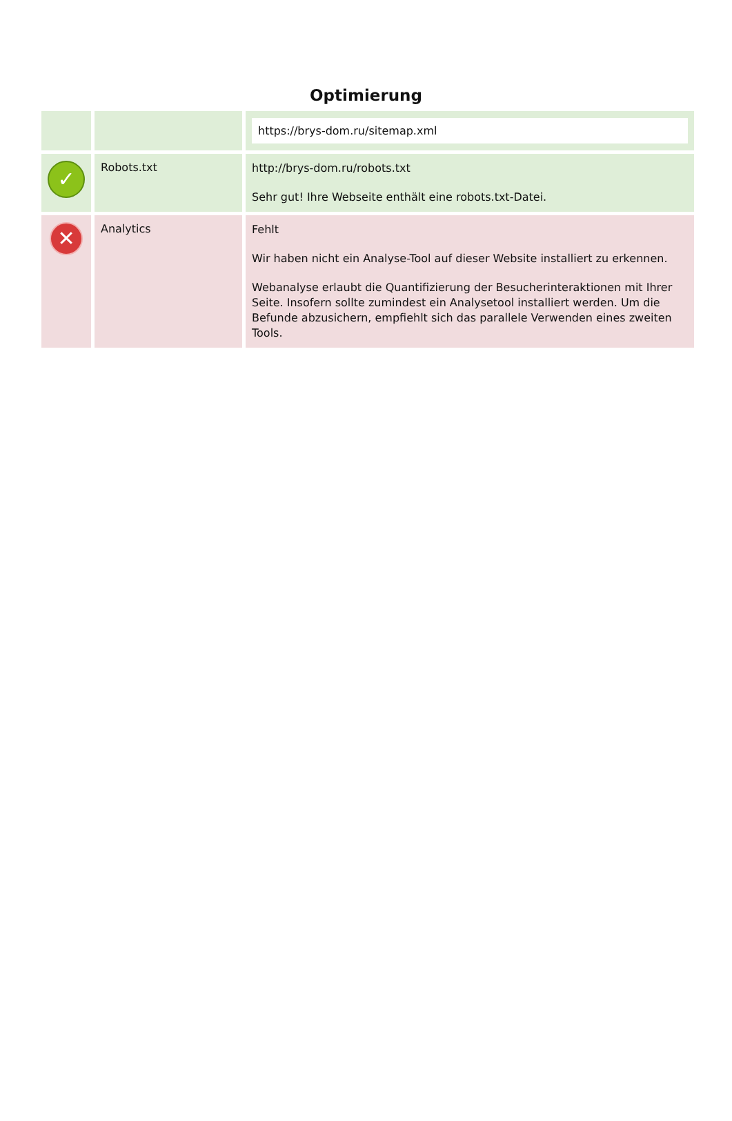Optimierung
| | | https://brys-dom.ru/sitemap.xml |
| ✓ | Robots.txt | http://brys-dom.ru/robots.txt Sehr gut! Ihre Webseite enthält eine robots.txt-Datei. |
| ✕ | Analytics | Fehlt Wir haben nicht ein Analyse-Tool auf dieser Website installiert zu erkennen. Webanalyse erlaubt die Quantifizierung der Besucherinteraktionen mit Ihrer Seite. Insofern sollte zumindest ein Analysetool installiert werden. Um die Befunde abzusichern, empfiehlt sich das parallele Verwenden eines zweiten Tools. |